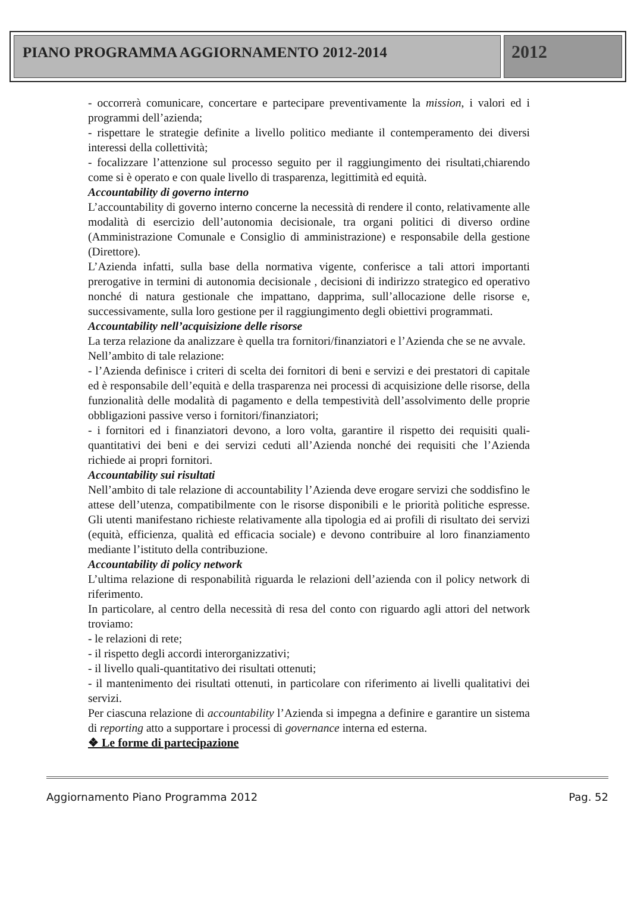PIANO PROGRAMMA AGGIORNAMENTO 2012-2014
2012
- occorrerà comunicare, concertare e partecipare preventivamente la mission, i valori ed i programmi dell’azienda;
- rispettare le strategie definite a livello politico mediante il contemperamento dei diversi interessi della collettività;
- focalizzare l’attenzione sul processo seguito per il raggiungimento dei risultati,chiarendo come si è operato e con quale livello di trasparenza, legittimità ed equità.
Accountability di governo interno
L’accountability di governo interno concerne la necessità di rendere il conto, relativamente alle modalità di esercizio dell’autonomia decisionale, tra organi politici di diverso ordine (Amministrazione Comunale e Consiglio di amministrazione) e responsabile della gestione (Direttore).
L’Azienda infatti, sulla base della normativa vigente, conferisce a tali attori importanti prerogative in termini di autonomia decisionale , decisioni di indirizzo strategico ed operativo nonché di natura gestionale che impattano, dapprima, sull’allocazione delle risorse e, successivamente, sulla loro gestione per il raggiungimento degli obiettivi programmati.
Accountability nell’acquisizione delle risorse
La terza relazione da analizzare è quella tra fornitori/finanziatori e l’Azienda che se ne avvale.
Nell’ambito di tale relazione:
- l’Azienda definisce i criteri di scelta dei fornitori di beni e servizi e dei prestatori di capitale ed è responsabile dell’equità e della trasparenza nei processi di acquisizione delle risorse, della funzionalità delle modalità di pagamento e della tempestività dell’assolvimento delle proprie obbligazioni passive verso i fornitori/finanziatori;
- i fornitori ed i finanziatori devono, a loro volta, garantire il rispetto dei requisiti quali-quantitativi dei beni e dei servizi ceduti all’Azienda nonché dei requisiti che l’Azienda richiede ai propri fornitori.
Accountability sui risultati
Nell’ambito di tale relazione di accountability l’Azienda deve erogare servizi che soddisfino le attese dell’utenza, compatibilmente con le risorse disponibili e le priorità politiche espresse. Gli utenti manifestano richieste relativamente alla tipologia ed ai profili di risultato dei servizi (equità, efficienza, qualità ed efficacia sociale) e devono contribuire al loro finanziamento mediante l’istituto della contribuzione.
Accountability di policy network
L’ultima relazione di responabilità riguarda le relazioni dell’azienda con il policy network di riferimento.
In particolare, al centro della necessità di resa del conto con riguardo agli attori del network troviamo:
- le relazioni di rete;
- il rispetto degli accordi interorganizzativi;
- il livello quali-quantitativo dei risultati ottenuti;
- il mantenimento dei risultati ottenuti, in particolare con riferimento ai livelli qualitativi dei servizi.
Per ciascuna relazione di accountability l’Azienda si impegna a definire e garantire un sistema di reporting atto a supportare i processi di governance interna ed esterna.
❖ Le forme di partecipazione
Aggiornamento Piano Programma 2012 Pag. 52